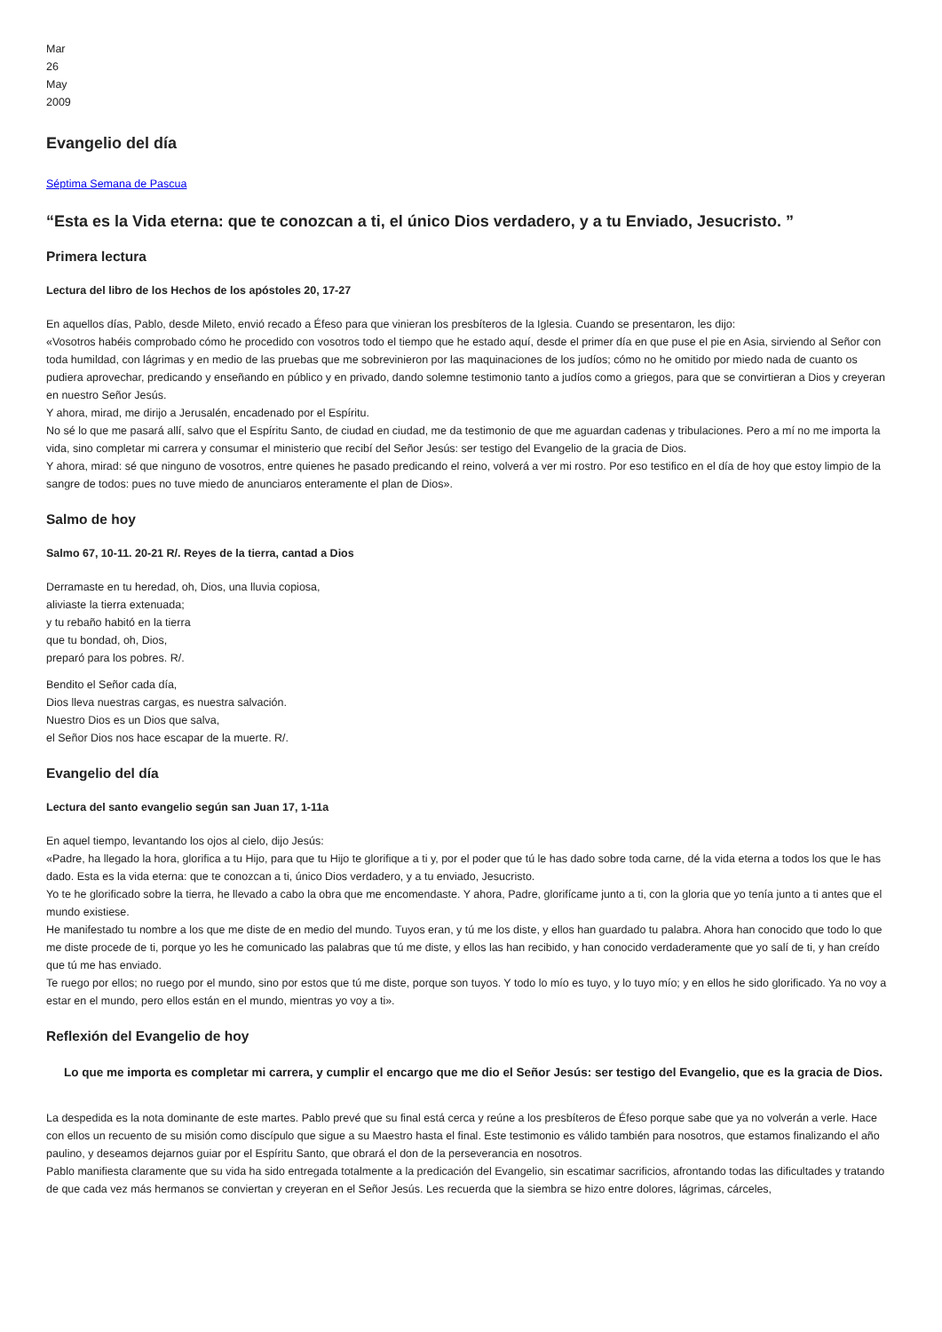Mar
26
May
2009
Evangelio del día
Séptima Semana de Pascua
“Esta es la Vida eterna: que te conozcan a ti, el único Dios verdadero, y a tu Enviado, Jesucristo. ”
Primera lectura
Lectura del libro de los Hechos de los apóstoles 20, 17-27
En aquellos días, Pablo, desde Mileto, envió recado a Éfeso para que vinieran los presbíteros de la Iglesia. Cuando se presentaron, les dijo:
«Vosotros habéis comprobado cómo he procedido con vosotros todo el tiempo que he estado aquí, desde el primer día en que puse el pie en Asia, sirviendo al Señor con toda humildad, con lágrimas y en medio de las pruebas que me sobrevinieron por las maquinaciones de los judíos; cómo no he omitido por miedo nada de cuanto os pudiera aprovechar, predicando y enseñando en público y en privado, dando solemne testimonio tanto a judíos como a griegos, para que se convirtieran a Dios y creyeran en nuestro Señor Jesús.
Y ahora, mirad, me dirijo a Jerusalén, encadenado por el Espíritu.
No sé lo que me pasará allí, salvo que el Espíritu Santo, de ciudad en ciudad, me da testimonio de que me aguardan cadenas y tribulaciones. Pero a mí no me importa la vida, sino completar mi carrera y consumar el ministerio que recibí del Señor Jesús: ser testigo del Evangelio de la gracia de Dios.
Y ahora, mirad: sé que ninguno de vosotros, entre quienes he pasado predicando el reino, volverá a ver mi rostro. Por eso testifico en el día de hoy que estoy limpio de la sangre de todos: pues no tuve miedo de anunciaros enteramente el plan de Dios».
Salmo de hoy
Salmo 67, 10-11. 20-21 R/. Reyes de la tierra, cantad a Dios
Derramaste en tu heredad, oh, Dios, una lluvia copiosa,
aliviaste la tierra extenuada;
y tu rebaño habitó en la tierra
que tu bondad, oh, Dios,
preparó para los pobres. R/.
Bendito el Señor cada día,
Dios lleva nuestras cargas, es nuestra salvación.
Nuestro Dios es un Dios que salva,
el Señor Dios nos hace escapar de la muerte. R/.
Evangelio del día
Lectura del santo evangelio según san Juan 17, 1-11a
En aquel tiempo, levantando los ojos al cielo, dijo Jesús:
«Padre, ha llegado la hora, glorifica a tu Hijo, para que tu Hijo te glorifique a ti y, por el poder que tú le has dado sobre toda carne, dé la vida eterna a todos los que le has dado. Esta es la vida eterna: que te conozcan a ti, único Dios verdadero, y a tu enviado, Jesucristo.
Yo te he glorificado sobre la tierra, he llevado a cabo la obra que me encomendaste. Y ahora, Padre, glorifícame junto a ti, con la gloria que yo tenía junto a ti antes que el mundo existiese.
He manifestado tu nombre a los que me diste de en medio del mundo. Tuyos eran, y tú me los diste, y ellos han guardado tu palabra. Ahora han conocido que todo lo que me diste procede de ti, porque yo les he comunicado las palabras que tú me diste, y ellos las han recibido, y han conocido verdaderamente que yo salí de ti, y han creído que tú me has enviado.
Te ruego por ellos; no ruego por el mundo, sino por estos que tú me diste, porque son tuyos. Y todo lo mío es tuyo, y lo tuyo mío; y en ellos he sido glorificado. Ya no voy a estar en el mundo, pero ellos están en el mundo, mientras yo voy a ti».
Reflexión del Evangelio de hoy
Lo que me importa es completar mi carrera, y cumplir el encargo que me dio el Señor Jesús: ser testigo del Evangelio, que es la gracia de Dios.
La despedida es la nota dominante de este martes. Pablo prevé que su final está cerca y reúne a los presbíteros de Éfeso porque sabe que ya no volverán a verle. Hace con ellos un recuento de su misión como discípulo que sigue a su Maestro hasta el final. Este testimonio es válido también para nosotros, que estamos finalizando el año paulino, y deseamos dejarnos guiar por el Espíritu Santo, que obrará el don de la perseverancia en nosotros.
Pablo manifiesta claramente que su vida ha sido entregada totalmente a la predicación del Evangelio, sin escatimar sacrificios, afrontando todas las dificultades y tratando de que cada vez más hermanos se conviertan y creyeran en el Señor Jesús. Les recuerda que la siembra se hizo entre dolores, lágrimas, cárceles,